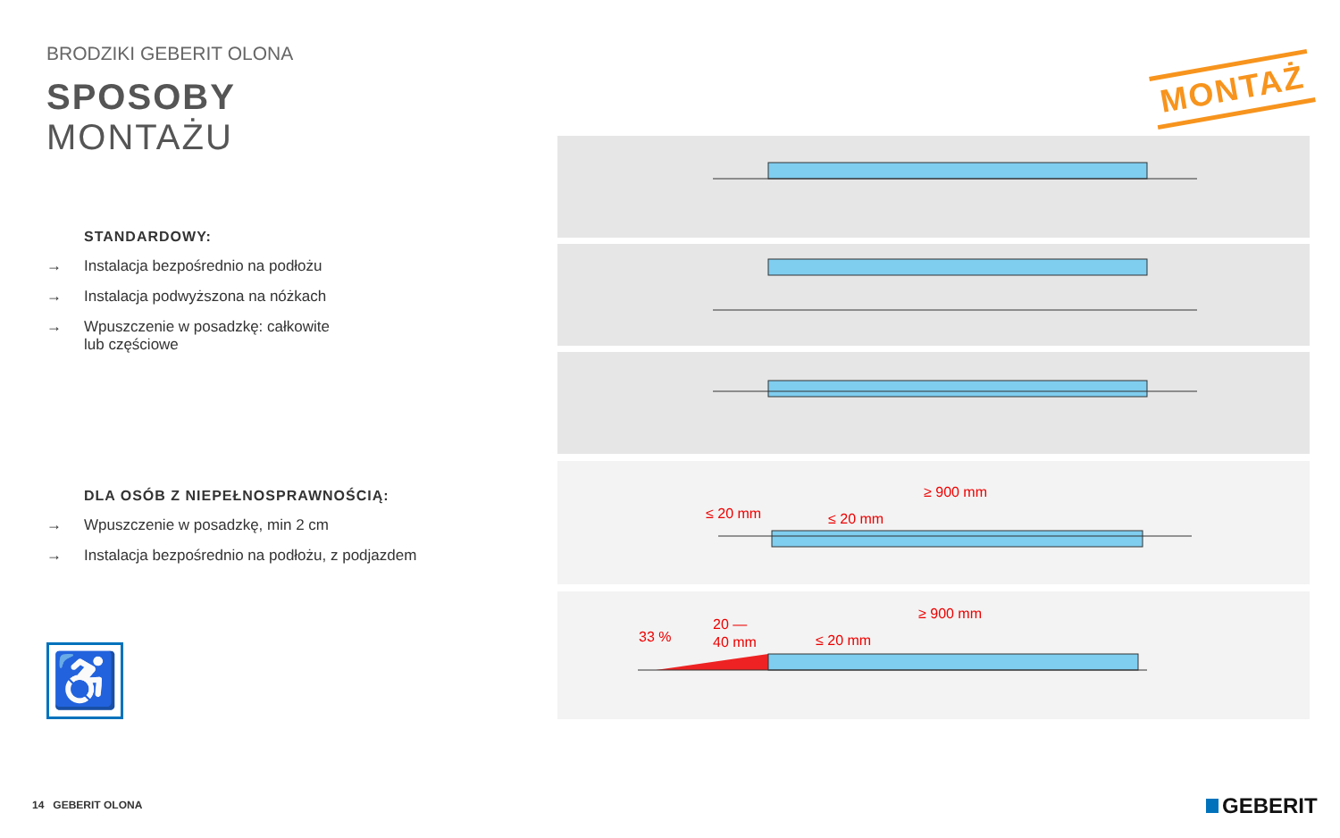BRODZIKI GEBERIT OLONA
SPOSOBY
MONTAŻU
STANDARDOWY:
→ Instalacja bezpośrednio na podłożu
→ Instalacja podwyższona na nóżkach
→ Wpuszczenie w posadzkę: całkowite
lub częściowe
DLA OSÓB Z NIEPEŁNOSPRAWNOŚCIĄ:
→ Wpuszczenie w posadzkę, min 2 cm
→ Instalacja bezpośrednio na podłożu, z podjazdem
♿
MONTAŻ
≥ 900 mm
≤ 20 mm
≤ 20 mm
≥ 900 mm
33 %
20 —
40 mm
≤ 20 mm
14 GEBERIT OLONA GEBERIT